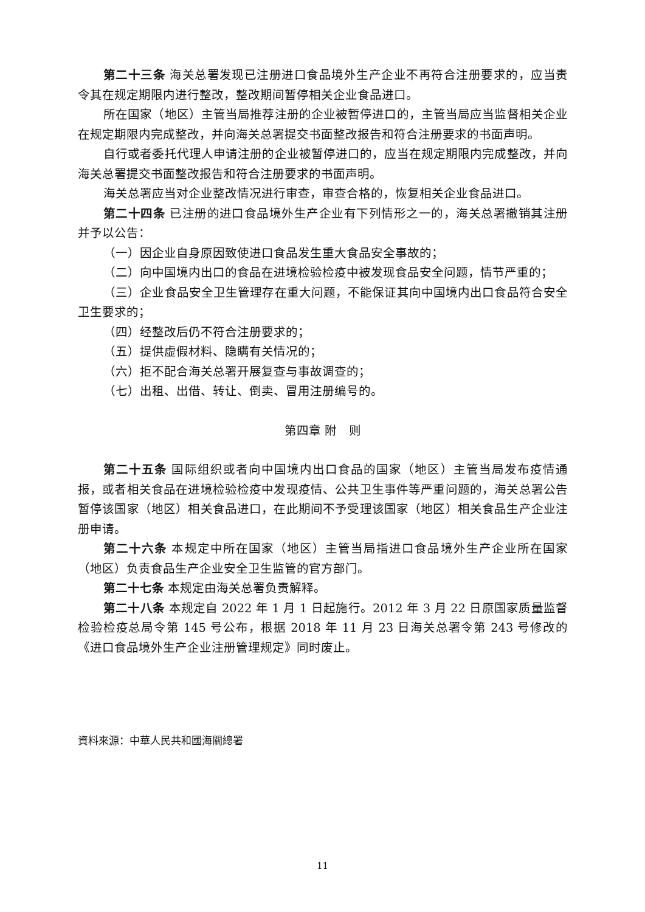第二十三条 海关总署发现已注册进口食品境外生产企业不再符合注册要求的，应当责令其在规定期限内进行整改，整改期间暂停相关企业食品进口。
所在国家（地区）主管当局推荐注册的企业被暂停进口的，主管当局应当监督相关企业在规定期限内完成整改，并向海关总署提交书面整改报告和符合注册要求的书面声明。
自行或者委托代理人申请注册的企业被暂停进口的，应当在规定期限内完成整改，并向海关总署提交书面整改报告和符合注册要求的书面声明。
海关总署应当对企业整改情况进行审查，审查合格的，恢复相关企业食品进口。
第二十四条 已注册的进口食品境外生产企业有下列情形之一的，海关总署撤销其注册并予以公告：
（一）因企业自身原因致使进口食品发生重大食品安全事故的；
（二）向中国境内出口的食品在进境检验检疫中被发现食品安全问题，情节严重的；
（三）企业食品安全卫生管理存在重大问题，不能保证其向中国境内出口食品符合安全卫生要求的；
（四）经整改后仍不符合注册要求的；
（五）提供虚假材料、隐瞒有关情况的；
（六）拒不配合海关总署开展复查与事故调查的；
（七）出租、出借、转让、倒卖、冒用注册编号的。
第四章 附　则
第二十五条 国际组织或者向中国境内出口食品的国家（地区）主管当局发布疫情通报，或者相关食品在进境检验检疫中发现疫情、公共卫生事件等严重问题的，海关总署公告暂停该国家（地区）相关食品进口，在此期间不予受理该国家（地区）相关食品生产企业注册申请。
第二十六条 本规定中所在国家（地区）主管当局指进口食品境外生产企业所在国家（地区）负责食品生产企业安全卫生监管的官方部门。
第二十七条 本规定由海关总署负责解释。
第二十八条 本规定自 2022 年 1 月 1 日起施行。2012 年 3 月 22 日原国家质量监督检验检疫总局令第 145 号公布，根据 2018 年 11 月 23 日海关总署令第 243 号修改的《进口食品境外生产企业注册管理规定》同时废止。
資料來源：中華人民共和國海關總署
11